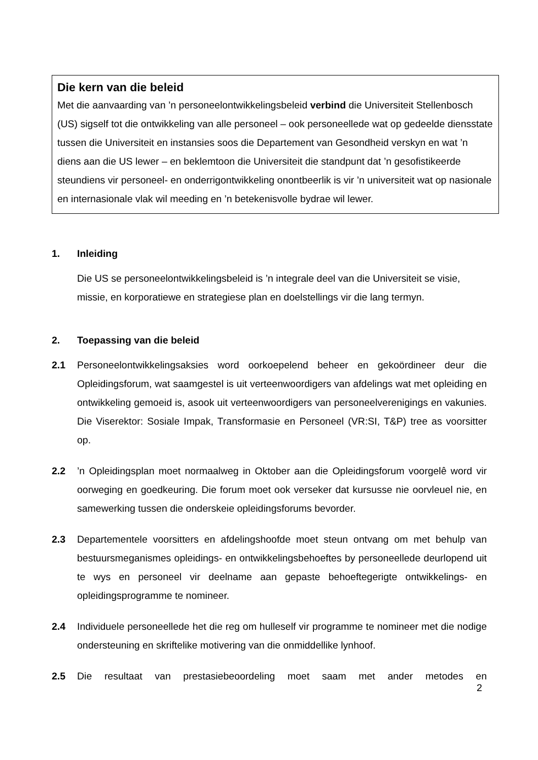Die kern van die beleid
Met die aanvaarding van ’n personeelontwikkelingsbeleid verbind die Universiteit Stellenbosch (US) sigself tot die ontwikkeling van alle personeel – ook personeellede wat op gedeelde diensstate tussen die Universiteit en instansies soos die Departement van Gesondheid verskyn en wat ’n diens aan die US lewer – en beklemtoon die Universiteit die standpunt dat ’n gesofistikeerde steundiens vir personeel- en onderrigontwikkeling onontbeerlik is vir ’n universiteit wat op nasionale en internasionale vlak wil meeding en ’n betekenisvolle bydrae wil lewer.
1. Inleiding
Die US se personeelontwikkelingsbeleid is ’n integrale deel van die Universiteit se visie, missie, en korporatiewe en strategiese plan en doelstellings vir die lang termyn.
2. Toepassing van die beleid
2.1 Personeelontwikkelingsaksies word oorkoepelend beheer en gekoördineer deur die Opleidingsforum, wat saamgestel is uit verteenwoordigers van afdelings wat met opleiding en ontwikkeling gemoeid is, asook uit verteenwoordigers van personeelverenigings en vakunies. Die Viserektor: Sosiale Impak, Transformasie en Personeel (VR:SI, T&P) tree as voorsitter op.
2.2 ’n Opleidingsplan moet normaalweg in Oktober aan die Opleidingsforum voorgelê word vir oorweging en goedkeuring. Die forum moet ook verseker dat kursusse nie oorvleuel nie, en samewerking tussen die onderskeie opleidingsforums bevorder.
2.3 Departementele voorsitters en afdelingshoofde moet steun ontvang om met behulp van bestuursmeganismes opleidings- en ontwikkelingsbehoeftes by personeellede deurlopend uit te wys en personeel vir deelname aan gepaste behoeftegerigte ontwikkelings- en opleidingsprogramme te nomineer.
2.4 Individuele personeellede het die reg om hulleself vir programme te nomineer met die nodige ondersteuning en skriftelike motivering van die onmiddellike lynhoof.
2.5 Die resultaat van prestasiebeoordeling moet saam met ander metodes en
2